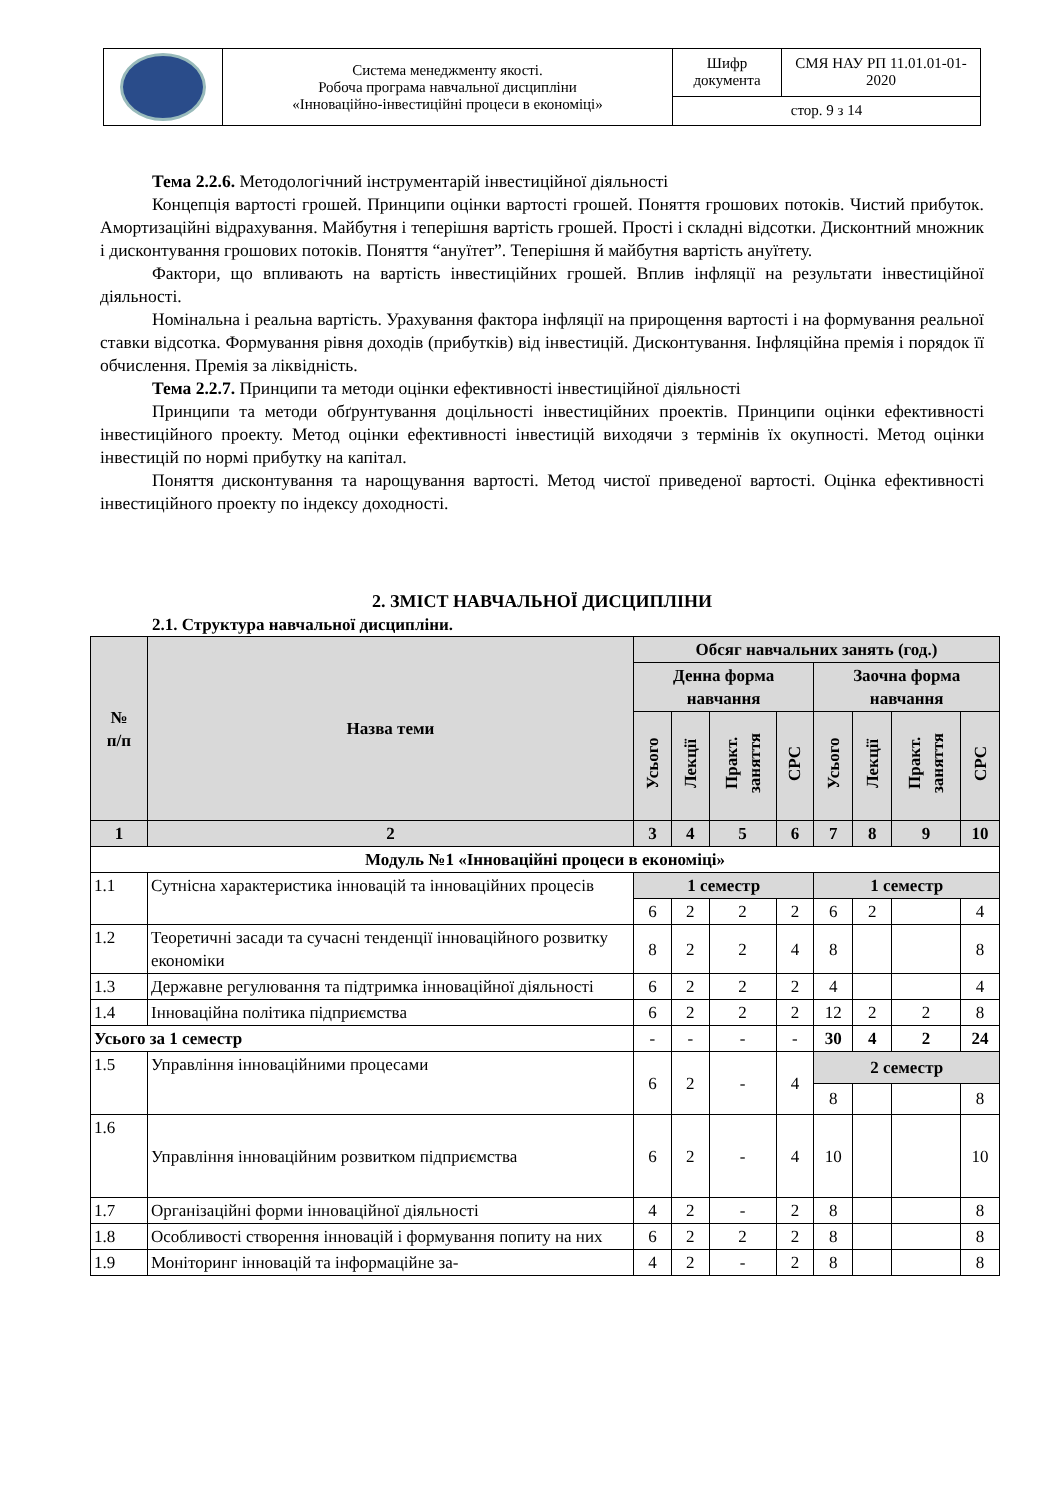| | Система менеджменту якості. Робоча програма навчальної дисципліни «Інноваційно-інвестиційні процеси в економіці» | Шифр документа | СМЯ НАУ РП 11.01.01-01-2020 |
| | | стор. 9 з 14 | |
Тема 2.2.6. Методологічний інструментарій інвестиційної діяльності
Концепція вартості грошей. Принципи оцінки вартості грошей. Поняття грошових потоків. Чистий прибуток. Амортизаційні відрахування. Майбутня і теперішня вартість грошей. Прості і складні відсотки. Дисконтний множник і дисконтування грошових потоків. Поняття “ануїтет”. Теперішня й майбутня вартість ануїтету.
Фактори, що впливають на вартість інвестиційних грошей. Вплив інфляції на результати інвестиційної діяльності.
Номінальна і реальна вартість. Урахування фактора інфляції на прирощення вартості і на формування реальної ставки відсотка. Формування рівня доходів (прибутків) від інвестицій. Дисконтування. Інфляційна премія і порядок її обчислення. Премія за ліквідність.
Тема 2.2.7. Принципи та методи оцінки ефективності інвестиційної діяльності
Принципи та методи обґрунтування доцільності інвестиційних проектів. Принципи оцінки ефективності інвестиційного проекту. Метод оцінки ефективності інвестицій виходячи з термінів їх окупності. Метод оцінки інвестицій по нормі прибутку на капітал.
Поняття дисконтування та нарощування вартості. Метод чистої приведеної вартості. Оцінка ефективності інвестиційного проекту по індексу доходності.
2. ЗМІСТ НАВЧАЛЬНОЇ ДИСЦИПЛІНИ
2.1. Структура навчальної дисципліни.
| № п/п | Назва теми | Обсяг навчальних занять (год.) | | | | | | | |
| | | Денна форма навчання | | | | Заочна форма навчання | | | |
| | | Усього | Лекції | Практ. заняття | СРС | Усього | Лекції | Практ. заняття | СРС |
| 1 | 2 | 3 | 4 | 5 | 6 | 7 | 8 | 9 | 10 |
| Модуль №1 «Інноваційні процеси в економіці» | | | | | | | | | |
| 1.1 | Сутнісна характеристика інновацій та інноваційних процесів | 1 семестр | | | | 1 семестр | | | |
| | | 6 | 2 | 2 | 2 | 6 | 2 | | 4 |
| 1.2 | Теоретичні засади та сучасні тенденції інноваційного розвитку економіки | 8 | 2 | 2 | 4 | 8 | | | 8 |
| 1.3 | Державне регулювання та підтримка інноваційної діяльності | 6 | 2 | 2 | 2 | 4 | | | 4 |
| 1.4 | Інноваційна політика підприємства | 6 | 2 | 2 | 2 | 12 | 2 | 2 | 8 |
| Усього за 1 семестр | | - | - | - | - | 30 | 4 | 2 | 24 |
| 1.5 | Управління інноваційними процесами | 6 | 2 | - | 4 | 2 семестр | | | |
| | | | | | | 8 | | | 8 |
| 1.6 | Управління інноваційним розвитком підприємства | 6 | 2 | - | 4 | 10 | | | 10 |
| 1.7 | Організаційні форми інноваційної діяльності | 4 | 2 | - | 2 | 8 | | | 8 |
| 1.8 | Особливості створення інновацій і формування попиту на них | 6 | 2 | 2 | 2 | 8 | | | 8 |
| 1.9 | Моніторинг інновацій та інформаційне за- | 4 | 2 | - | 2 | 8 | | | 8 |